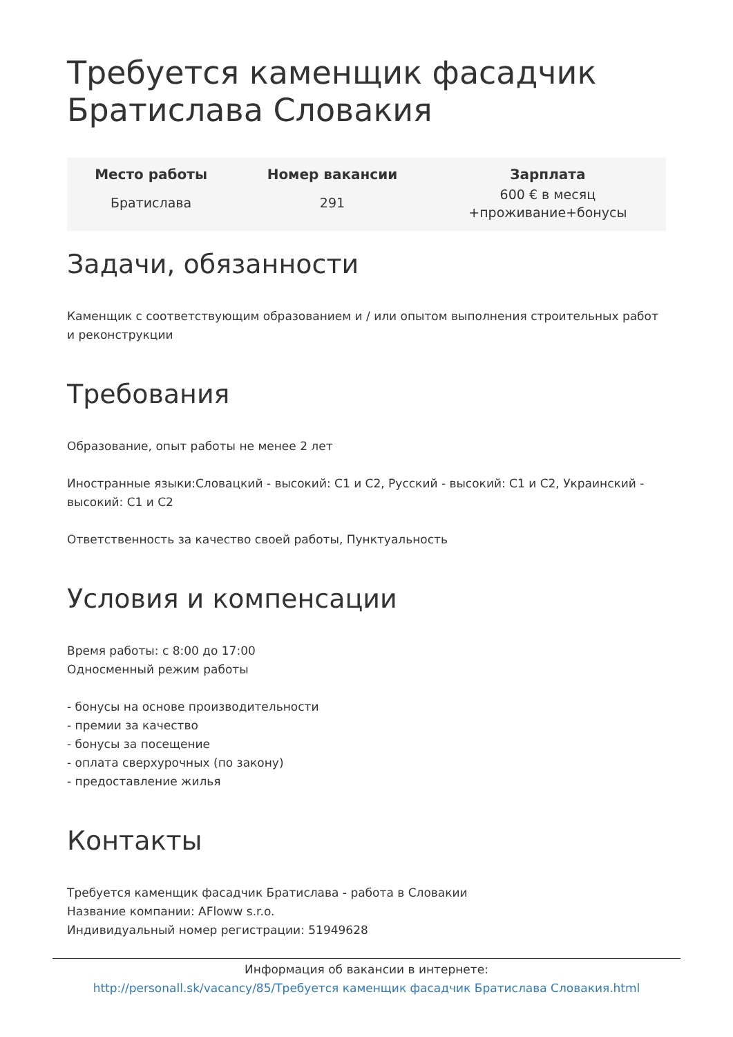Требуется каменщик фасадчик Братислава Словакия
| Место работы | Номер вакансии | Зарплата |
| --- | --- | --- |
| Братислава | 291 | 600 € в месяц +проживание+бонусы |
Задачи, обязанности
Каменщик с соответствующим образованием и / или опытом выполнения строительных работ и реконструкции
Требования
Образование, опыт работы не менее 2 лет
Иностранные языки:Словацкий - высокий: C1 и C2, Русский - высокий: C1 и C2, Украинский - высокий: C1 и C2
Ответственность за качество своей работы, Пунктуальность
Условия и компенсации
Время работы: с 8:00 до 17:00
Односменный режим работы
- бонусы на основе производительности
- премии за качество
- бонусы за посещение
- оплата сверхурочных (по закону)
- предоставление жилья
Контакты
Требуется каменщик фасадчик Братислава - работа в Словакии
Название компании: AFloww s.r.o.
Индивидуальный номер регистрации: 51949628
Информация об вакансии в интернете:
http://personall.sk/vacancy/85/Требуется каменщик фасадчик Братислава Словакия.html